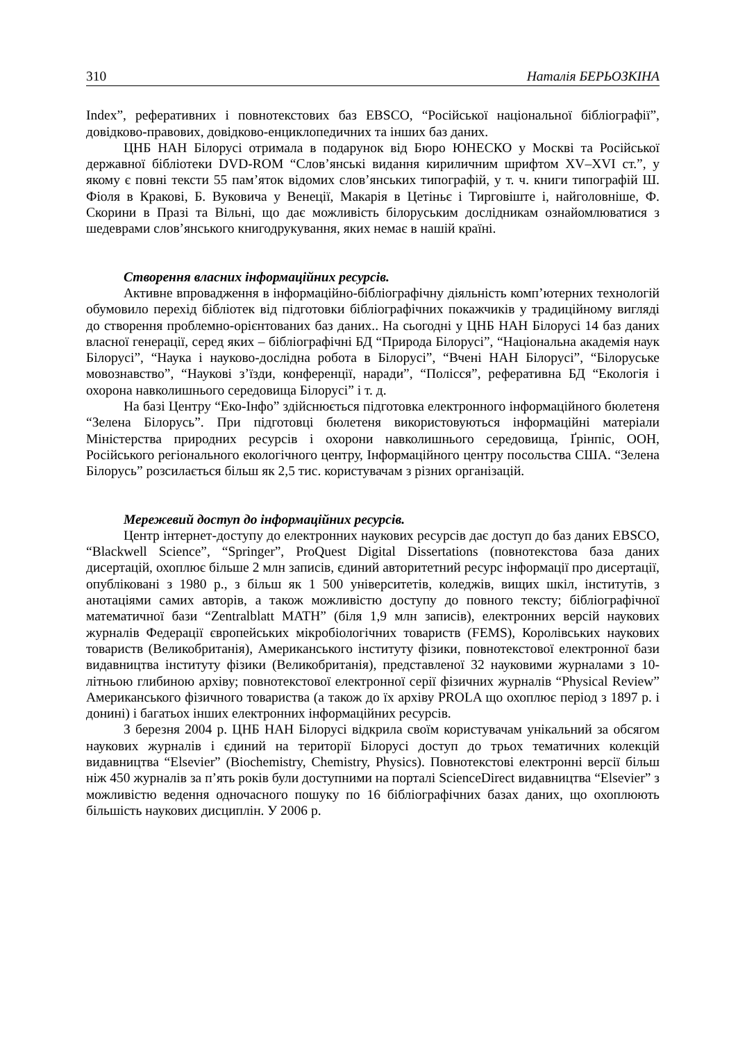310 Наталія БЕРЬОЗКІНА
Index”, реферативних і повнотекстових баз EBSCO, “Російської національної бібліографії”, довідково-правових, довідково-енциклопедичних та інших баз даних.
ЦНБ НАН Білорусі отримала в подарунок від Бюро ЮНЕСКО у Москві та Російської державної бібліотеки DVD-ROM “Слов’янські видання кириличним шрифтом XV–XVI ст.”, у якому є повні тексти 55 пам’яток відомих слов’янських типографій, у т. ч. книги типографій Ш. Фіоля в Кракові, Б. Вуковича у Венеції, Макарія в Цетіньє і Тирговіште і, найголовніше, Ф. Скорини в Празі та Вільні, що дає можливість білоруським дослідникам ознайомлюватися з шедеврами слов’янського книгодрукування, яких немає в нашій країні.
Створення власних інформаційних ресурсів.
Активне впровадження в інформаційно-бібліографічну діяльність комп’ютерних технологій обумовило перехід бібліотек від підготовки бібліографічних покажчиків у традиційному вигляді до створення проблемно-орієнтованих баз даних.. На сьогодні у ЦНБ НАН Білорусі 14 баз даних власної генерації, серед яких – бібліографічні БД “Природа Білорусі”, “Національна академія наук Білорусі”, “Наука і науково-дослідна робота в Білорусі”, “Вчені НАН Білорусі”, “Білоруське мовознавство”, “Наукові з’їзди, конференції, наради”, “Полісся”, реферативна БД “Екологія і охорона навколишнього середовища Білорусі” і т. д.
На базі Центру “Еко-Інфо” здійснюється підготовка електронного інформаційного бюлетеня “Зелена Білорусь”. При підготовці бюлетеня використовуються інформаційні матеріали Міністерства природних ресурсів і охорони навколишнього середовища, Ґрінпіс, ООН, Російського регіонального екологічного центру, Інформаційного центру посольства США. “Зелена Білорусь” розсилається більш як 2,5 тис. користувачам з різних організацій.
Мережевий доступ до інформаційних ресурсів.
Центр інтернет-доступу до електронних наукових ресурсів дає доступ до баз даних EBSCO, “Blackwell Science”, “Springer”, ProQuest Digital Dissertations (повнотекстова база даних дисертацій, охоплює більше 2 млн записів, єдиний авторитетний ресурс інформації про дисертації, опубліковані з 1980 р., з більш як 1 500 університетів, коледжів, вищих шкіл, інститутів, з анотаціями самих авторів, а також можливістю доступу до повного тексту; бібліографічної математичної бази “Zentralblatt MATH” (біля 1,9 млн записів), електронних версій наукових журналів Федерації європейських мікробіологічних товариств (FEMS), Королівських наукових товариств (Великобританія), Американського інституту фізики, повнотекстової електронної бази видавництва інституту фізики (Великобританія), представленої 32 науковими журналами з 10-літньою глибиною архіву; повнотекстової електронної серії фізичних журналів “Physical Review” Американського фізичного товариства (а також до їх архіву PROLA що охоплює період з 1897 р. і донині) і багатьох інших електронних інформаційних ресурсів.
З березня 2004 р. ЦНБ НАН Білорусі відкрила своїм користувачам унікальний за обсягом наукових журналів і єдиний на території Білорусі доступ до трьох тематичних колекцій видавництва “Elsevier” (Biochemistry, Chemistry, Physics). Повнотекстові електронні версії більш ніж 450 журналів за п’ять років були доступними на порталі ScienceDirect видавництва “Elsevier” з можливістю ведення одночасного пошуку по 16 бібліографічних базах даних, що охоплюють більшість наукових дисциплін. У 2006 р.